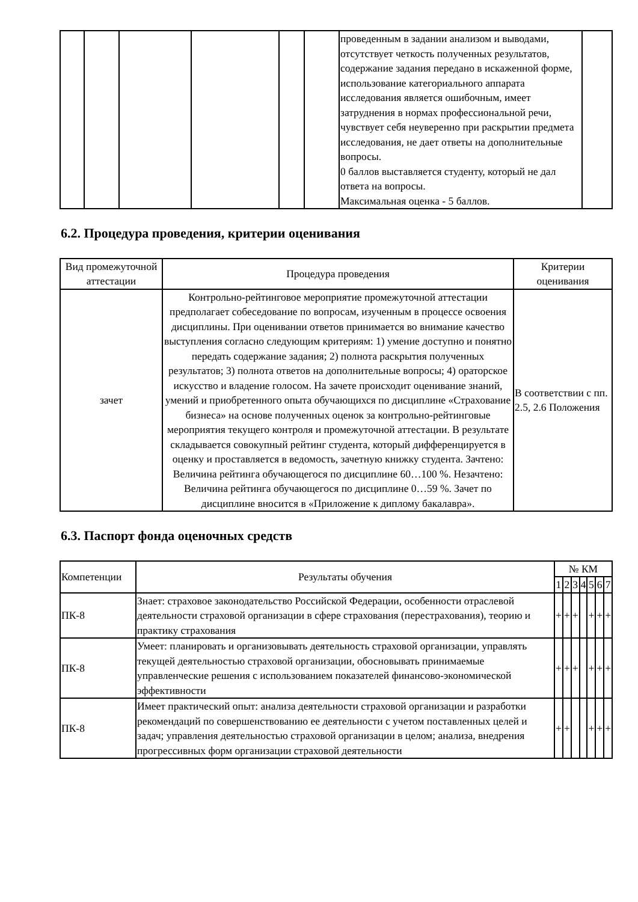| | | | | | | проведенным в задании анализом и выводами, отсутствует четкость полученных результатов, содержание задания передано в искаженной форме, использование категориального аппарата исследования является ошибочным, имеет затруднения в нормах профессиональной речи, чувствует себя неуверенно при раскрытии предмета исследования, не дает ответы на дополнительные вопросы. 0 баллов выставляется студенту, который не дал ответа на вопросы. Максимальная оценка - 5 баллов. | |
6.2. Процедура проведения, критерии оценивания
| Вид промежуточной аттестации | Процедура проведения | Критерии оценивания |
| --- | --- | --- |
| зачет | Контрольно-рейтинговое мероприятие промежуточной аттестации предполагает собеседование по вопросам, изученным в процессе освоения дисциплины. При оценивании ответов принимается во внимание качество выступления согласно следующим критериям: 1) умение доступно и понятно передать содержание задания; 2) полнота раскрытия полученных результатов; 3) полнота ответов на дополнительные вопросы; 4) ораторское искусство и владение голосом. На зачете происходит оценивание знаний, умений и приобретенного опыта обучающихся по дисциплине «Страхование бизнеса» на основе полученных оценок за контрольно-рейтинговые мероприятия текущего контроля и промежуточной аттестации. В результате складывается совокупный рейтинг студента, который дифференцируется в оценку и проставляется в ведомость, зачетную книжку студента. Зачтено: Величина рейтинга обучающегося по дисциплине 60…100 %. Незачтено: Величина рейтинга обучающегося по дисциплине 0…59 %. Зачет по дисциплине вносится в «Приложение к диплому бакалавра». | В соответствии с пп. 2.5, 2.6 Положения |
6.3. Паспорт фонда оценочных средств
| Компетенции | Результаты обучения | № КМ | | | | | | |
| --- | --- | --- | --- | --- | --- | --- | --- | --- |
| | | 1 | 2 | 3 | 4 | 5 | 6 | 7 |
| ПК-8 | Знает: страховое законодательство Российской Федерации, особенности отраслевой деятельности страховой организации в сфере страхования (перестрахования), теорию и практику страхования | + | + | + | | + | + | + |
| ПК-8 | Умеет: планировать и организовывать деятельность страховой организации, управлять текущей деятельностью страховой организации, обосновывать принимаемые управленческие решения с использованием показателей финансово-экономической эффективности | + | + | + | | + | + | + |
| ПК-8 | Имеет практический опыт: анализа деятельности страховой организации и разработки рекомендаций по совершенствованию ее деятельности с учетом поставленных целей и задач; управления деятельностью страховой организации в целом; анализа, внедрения прогрессивных форм организации страховой деятельности | + | + | | | + | + | + |